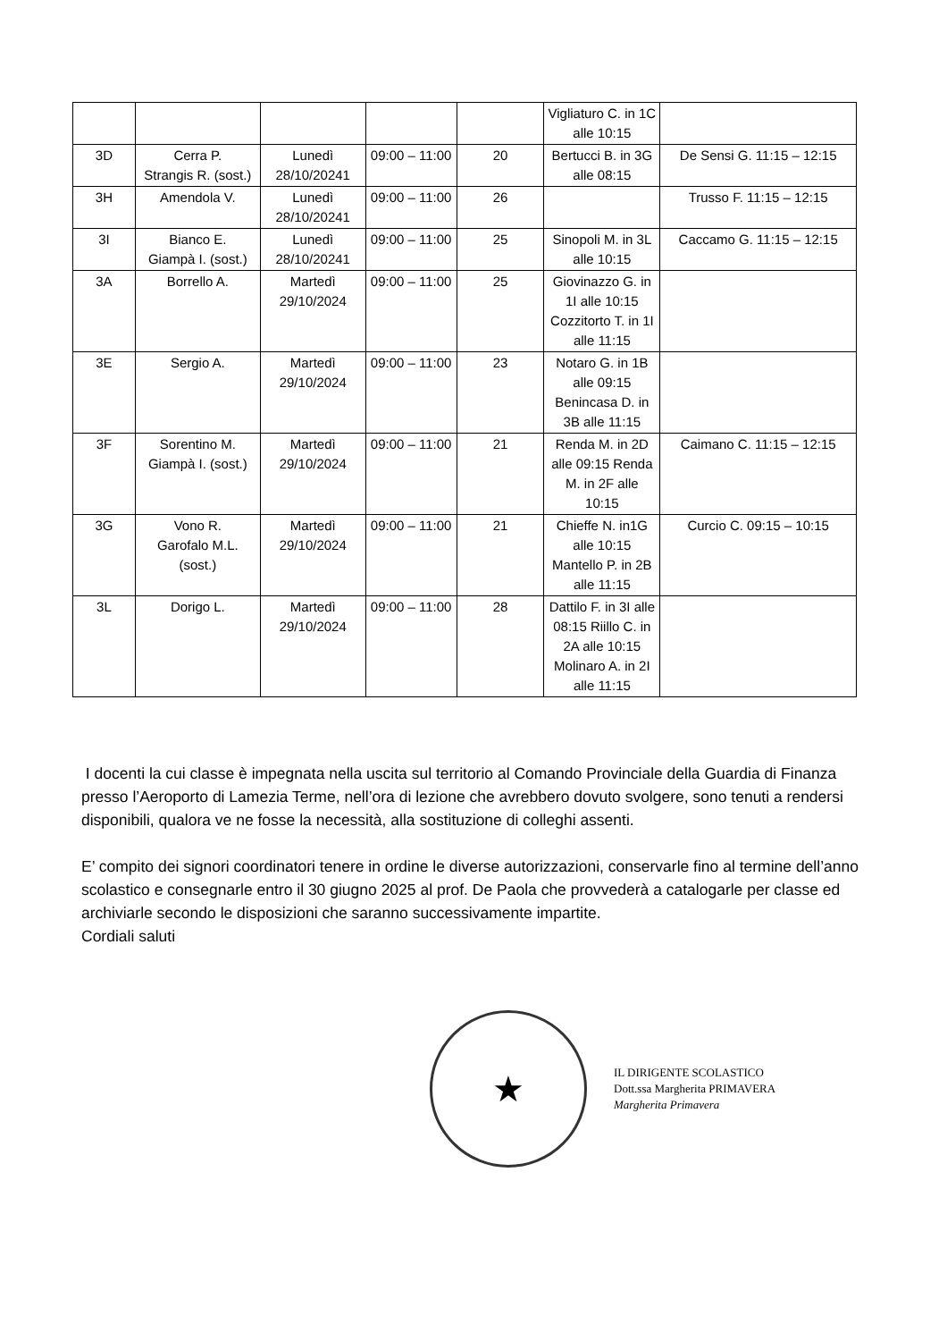| | | | | | Vigliaturo C. in 1C alle 10:15 | |
| 3D | Cerra P. Strangis R. (sost.) | Lunedì 28/10/20241 | 09:00 – 11:00 | 20 | Bertucci B. in 3G alle 08:15 | De Sensi G. 11:15 – 12:15 |
| 3H | Amendola V. | Lunedì 28/10/20241 | 09:00 – 11:00 | 26 | | Trusso F. 11:15 – 12:15 |
| 3I | Bianco E. Giampà I. (sost.) | Lunedì 28/10/20241 | 09:00 – 11:00 | 25 | Sinopoli M. in 3L alle 10:15 | Caccamo G. 11:15 – 12:15 |
| 3A | Borrello A. | Martedì 29/10/2024 | 09:00 – 11:00 | 25 | Giovinazzo G. in 1I alle 10:15 Cozzitorto T. in 1I alle 11:15 | |
| 3E | Sergio A. | Martedì 29/10/2024 | 09:00 – 11:00 | 23 | Notaro G. in 1B alle 09:15 Benincasa D. in 3B alle 11:15 | |
| 3F | Sorentino M. Giampà I. (sost.) | Martedì 29/10/2024 | 09:00 – 11:00 | 21 | Renda M. in 2D alle 09:15 Renda M. in 2F alle 10:15 | Caimano C. 11:15 – 12:15 |
| 3G | Vono R. Garofalo M.L. (sost.) | Martedì 29/10/2024 | 09:00 – 11:00 | 21 | Chieffe N. in1G alle 10:15 Mantello P. in 2B alle 11:15 | Curcio C. 09:15 – 10:15 |
| 3L | Dorigo L. | Martedì 29/10/2024 | 09:00 – 11:00 | 28 | Dattilo F. in 3I alle 08:15 Riillo C. in 2A alle 10:15 Molinaro A. in 2I alle 11:15 | |
I docenti la cui classe è impegnata nella uscita sul territorio al Comando Provinciale della Guardia di Finanza presso l’Aeroporto di Lamezia Terme, nell’ora di lezione che avrebbero dovuto svolgere, sono tenuti a rendersi disponibili, qualora ve ne fosse la necessità, alla sostituzione di colleghi assenti.
E’ compito dei signori coordinatori tenere in ordine le diverse autorizzazioni, conservarle fino al termine dell’anno scolastico e consegnarle entro il 30 giugno 2025 al prof. De Paola che provvederà a catalogarle per classe ed archiviarle secondo le disposizioni che saranno successivamente impartite.
Cordiali saluti
★
IL DIRIGENTE SCOLASTICO
Dott.ssa Margherita PRIMAVERA
Margherita Primavera